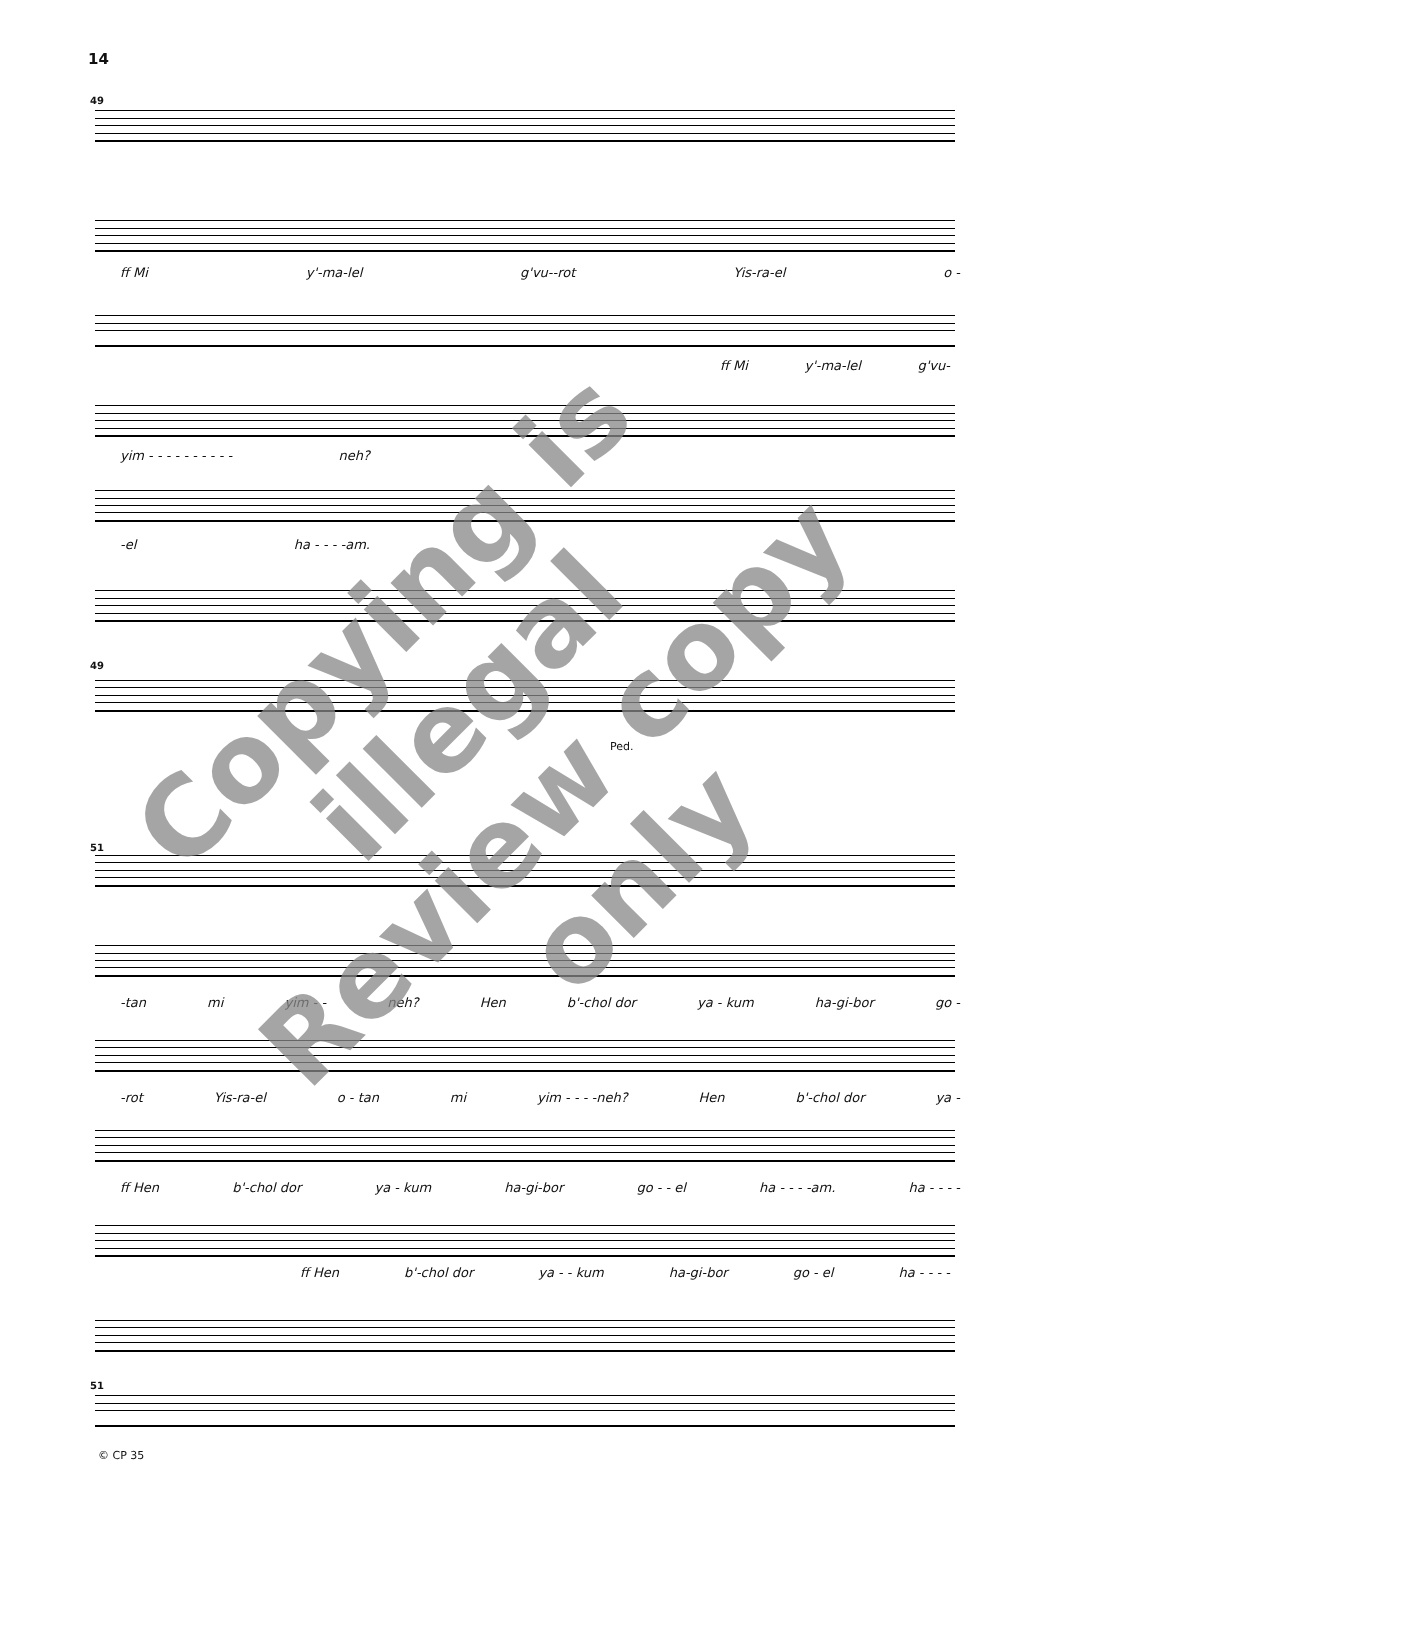14
49
ff Mi y'-ma-lel g'vu--rot Yis-ra-el o -
ff Mi y'-ma-lel g'vu-
yim - - - - - - - - - - neh?
-el ha - - - -am.
49
Ped.
51
-tan mi yim - - neh? Hen b'-chol dor ya - kum ha-gi-bor go -
-rot Yis-ra-el o - tan mi yim - - - -neh? Hen b'-chol dor ya -
ff Hen b'-chol dor ya - kum ha-gi-bor go - - el ha - - - -am. ha - - - -
ff Hen b'-chol dor ya - - kum ha-gi-bor go - el ha - - - -
51
© CP 35
Copying is illegal
Review copy only